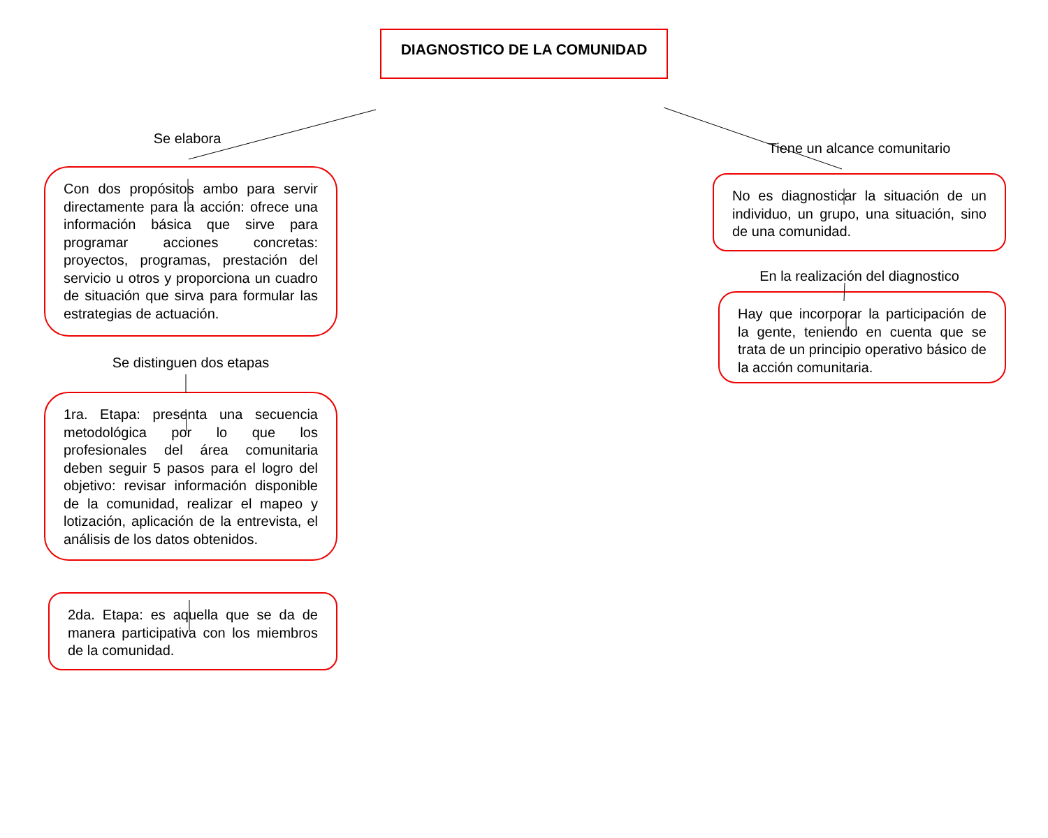DIAGNOSTICO DE LA COMUNIDAD
Se elabora
Con dos propósitos ambo para servir directamente para la acción: ofrece una información básica que sirve para programar acciones concretas: proyectos, programas, prestación del servicio u otros y proporciona un cuadro de situación que sirva para formular las estrategias de actuación.
Se distinguen dos etapas
1ra. Etapa: presenta una secuencia metodológica por lo que los profesionales del área comunitaria deben seguir 5 pasos para el logro del objetivo: revisar información disponible de la comunidad, realizar el mapeo y lotización, aplicación de la entrevista, el análisis de los datos obtenidos.
2da. Etapa: es aquella que se da de manera participativa con los miembros de la comunidad.
Tiene un alcance comunitario
No es diagnosticar la situación de un individuo, un grupo, una situación, sino de una comunidad.
En la realización del diagnostico
Hay que incorporar la participación de la gente, teniendo en cuenta que se trata de un principio operativo básico de la acción comunitaria.